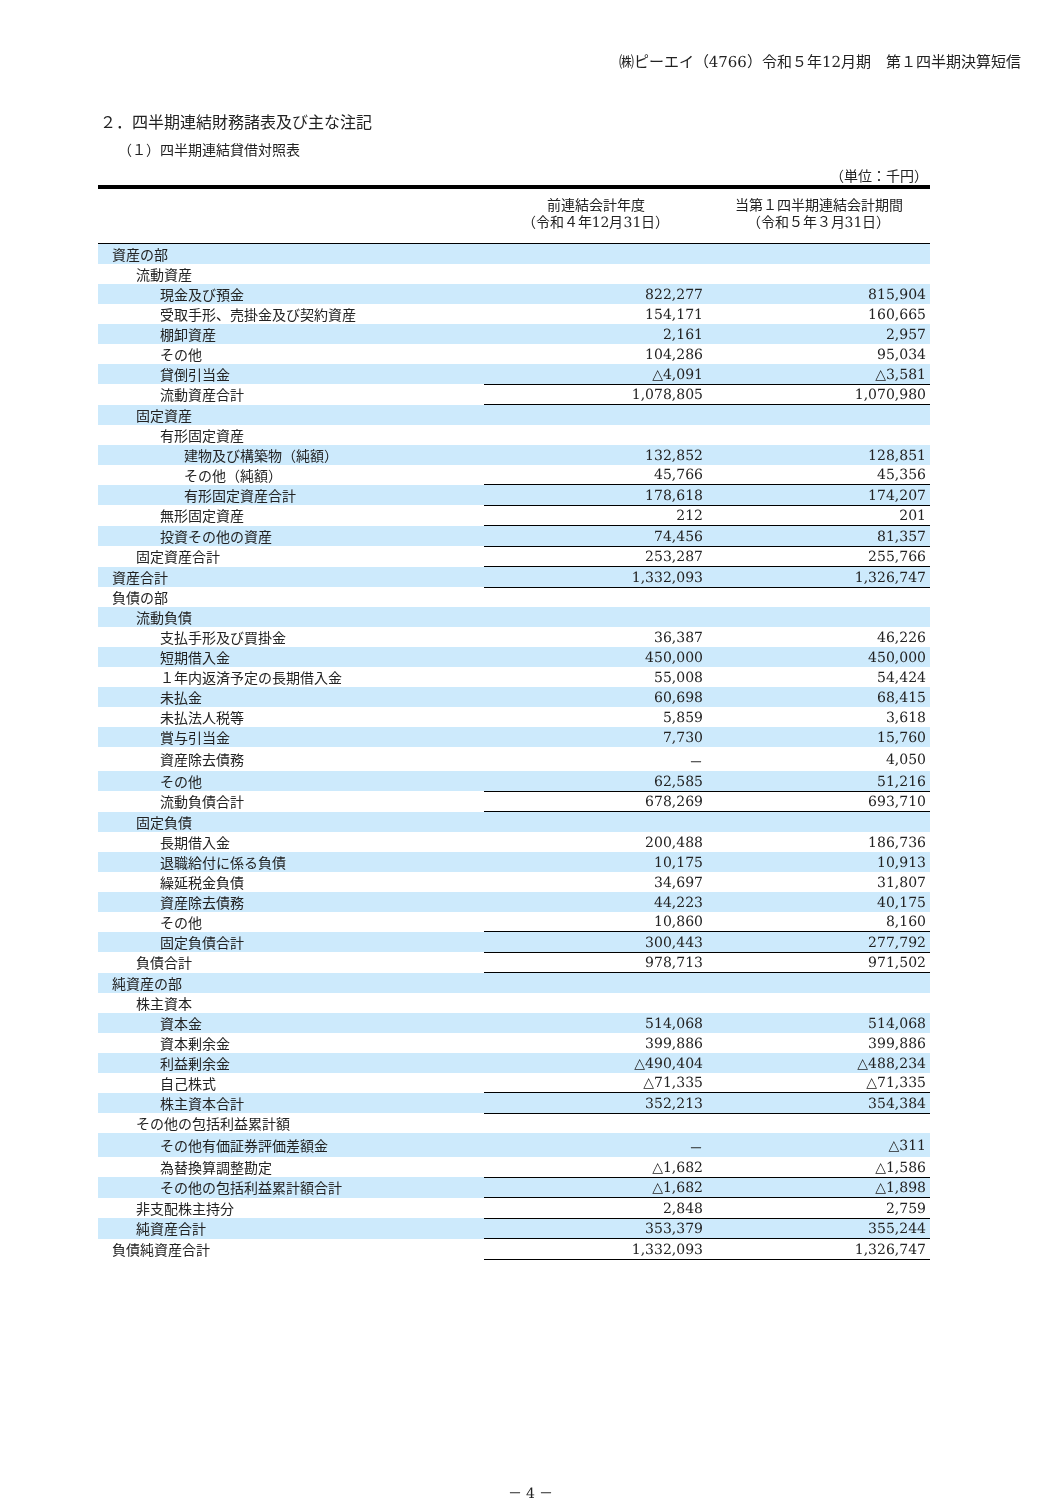㈱ピーエイ（4766）令和５年12月期　第１四半期決算短信
２．四半期連結財務諸表及び主な注記
（１）四半期連結貸借対照表
（単位：千円）
| | 前連結会計年度 （令和４年12月31日） | 当第１四半期連結会計期間 （令和５年３月31日） |
| --- | --- | --- |
| 資産の部 | | |
| 流動資産 | | |
| 現金及び預金 | 822,277 | 815,904 |
| 受取手形、売掛金及び契約資産 | 154,171 | 160,665 |
| 棚卸資産 | 2,161 | 2,957 |
| その他 | 104,286 | 95,034 |
| 貸倒引当金 | △4,091 | △3,581 |
| 流動資産合計 | 1,078,805 | 1,070,980 |
| 固定資産 | | |
| 有形固定資産 | | |
| 建物及び構築物（純額） | 132,852 | 128,851 |
| その他（純額） | 45,766 | 45,356 |
| 有形固定資産合計 | 178,618 | 174,207 |
| 無形固定資産 | 212 | 201 |
| 投資その他の資産 | 74,456 | 81,357 |
| 固定資産合計 | 253,287 | 255,766 |
| 資産合計 | 1,332,093 | 1,326,747 |
| 負債の部 | | |
| 流動負債 | | |
| 支払手形及び買掛金 | 36,387 | 46,226 |
| 短期借入金 | 450,000 | 450,000 |
| １年内返済予定の長期借入金 | 55,008 | 54,424 |
| 未払金 | 60,698 | 68,415 |
| 未払法人税等 | 5,859 | 3,618 |
| 賞与引当金 | 7,730 | 15,760 |
| 資産除去債務 | － | 4,050 |
| その他 | 62,585 | 51,216 |
| 流動負債合計 | 678,269 | 693,710 |
| 固定負債 | | |
| 長期借入金 | 200,488 | 186,736 |
| 退職給付に係る負債 | 10,175 | 10,913 |
| 繰延税金負債 | 34,697 | 31,807 |
| 資産除去債務 | 44,223 | 40,175 |
| その他 | 10,860 | 8,160 |
| 固定負債合計 | 300,443 | 277,792 |
| 負債合計 | 978,713 | 971,502 |
| 純資産の部 | | |
| 株主資本 | | |
| 資本金 | 514,068 | 514,068 |
| 資本剰余金 | 399,886 | 399,886 |
| 利益剰余金 | △490,404 | △488,234 |
| 自己株式 | △71,335 | △71,335 |
| 株主資本合計 | 352,213 | 354,384 |
| その他の包括利益累計額 | | |
| その他有価証券評価差額金 | － | △311 |
| 為替換算調整勘定 | △1,682 | △1,586 |
| その他の包括利益累計額合計 | △1,682 | △1,898 |
| 非支配株主持分 | 2,848 | 2,759 |
| 純資産合計 | 353,379 | 355,244 |
| 負債純資産合計 | 1,332,093 | 1,326,747 |
－ 4 －